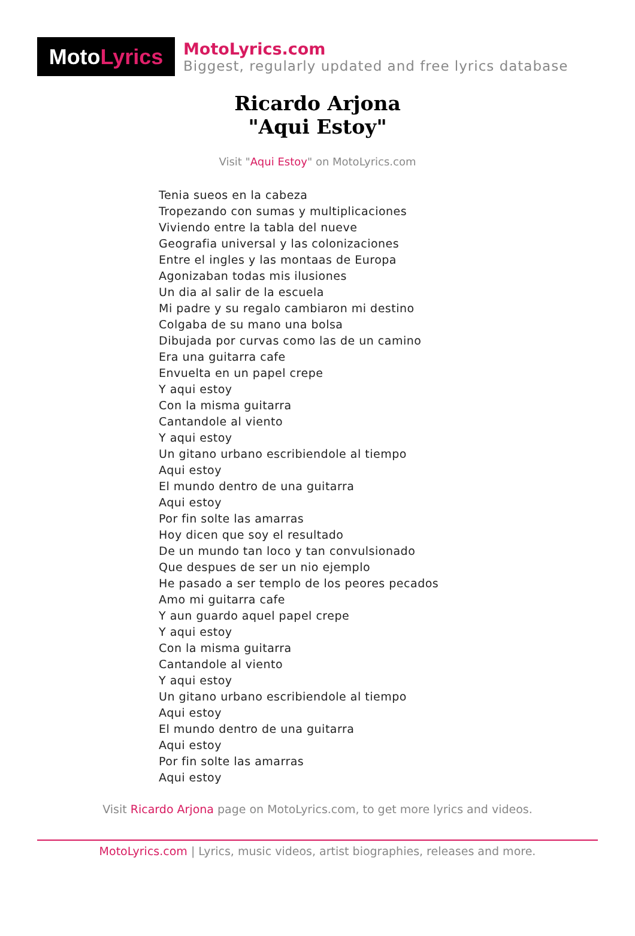Moto Lyrics
MotoLyrics.com
Biggest, regularly updated and free lyrics database
Ricardo Arjona
"Aqui Estoy"
Visit "Aqui Estoy" on MotoLyrics.com
Tenia sueos en la cabeza
Tropezando con sumas y multiplicaciones
Viviendo entre la tabla del nueve
Geografia universal y las colonizaciones
Entre el ingles y las montaas de Europa
Agonizaban todas mis ilusiones
Un dia al salir de la escuela
Mi padre y su regalo cambiaron mi destino
Colgaba de su mano una bolsa
Dibujada por curvas como las de un camino
Era una guitarra cafe
Envuelta en un papel crepe
Y aqui estoy
Con la misma guitarra
Cantandole al viento
Y aqui estoy
Un gitano urbano escribiendole al tiempo
Aqui estoy
El mundo dentro de una guitarra
Aqui estoy
Por fin solte las amarras
Hoy dicen que soy el resultado
De un mundo tan loco y tan convulsionado
Que despues de ser un nio ejemplo
He pasado a ser templo de los peores pecados
Amo mi guitarra cafe
Y aun guardo aquel papel crepe
Y aqui estoy
Con la misma guitarra
Cantandole al viento
Y aqui estoy
Un gitano urbano escribiendole al tiempo
Aqui estoy
El mundo dentro de una guitarra
Aqui estoy
Por fin solte las amarras
Aqui estoy
Visit Ricardo Arjona page on MotoLyrics.com, to get more lyrics and videos.
MotoLyrics.com | Lyrics, music videos, artist biographies, releases and more.